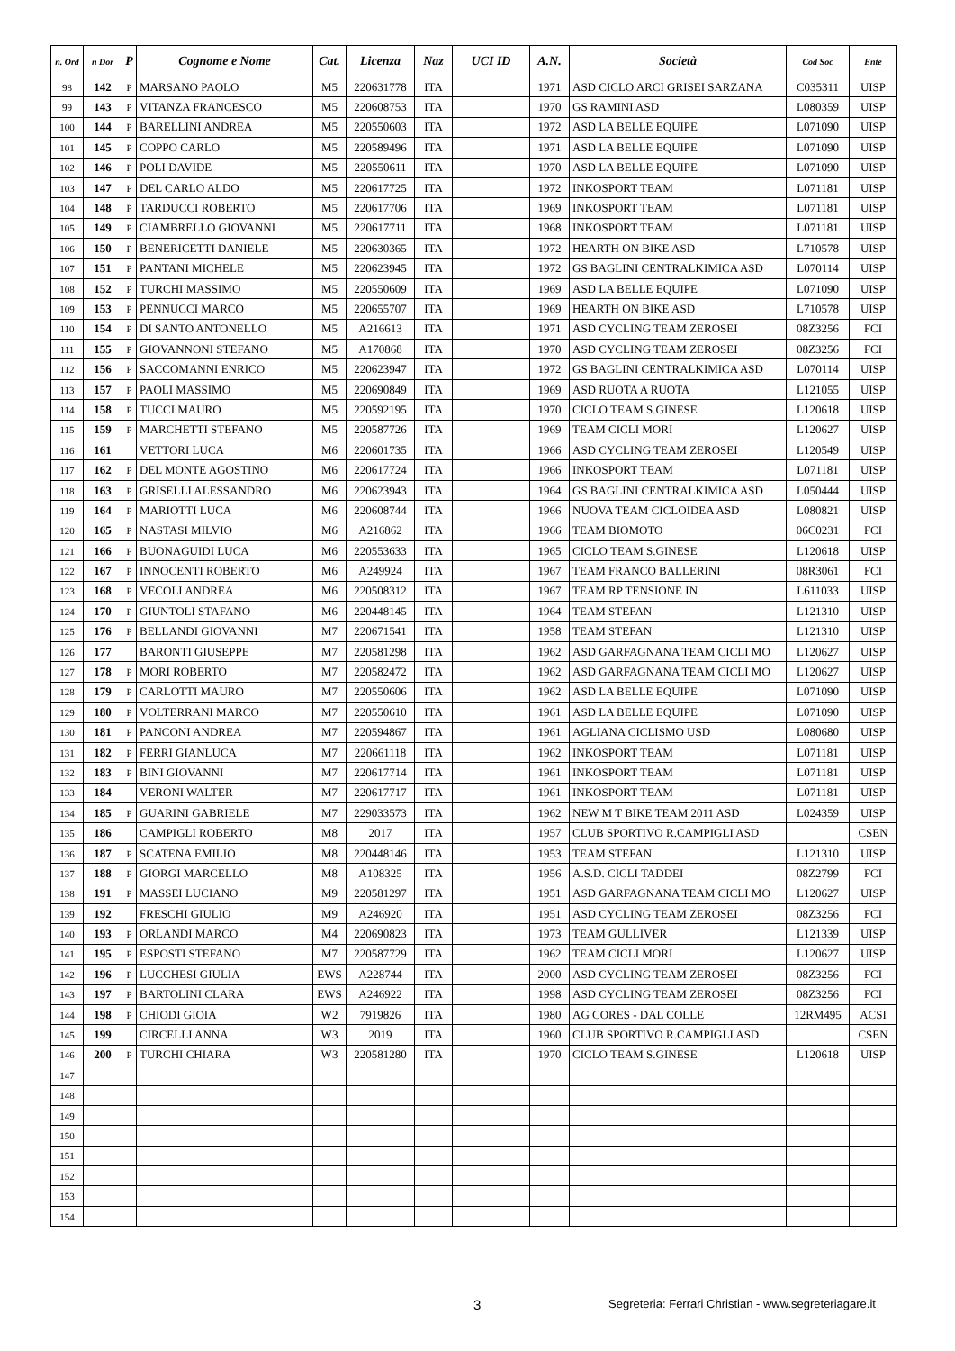| n. Ord | n Dor | P | Cognome e Nome | Cat. | Licenza | Naz | UCI ID | A.N. | Società | Cod Soc | Ente |
| --- | --- | --- | --- | --- | --- | --- | --- | --- | --- | --- | --- |
| 98 | 142 | P | MARSANO PAOLO | M5 | 220631778 | ITA | | 1971 | ASD CICLO ARCI GRISEI SARZANA | C035311 | UISP |
| 99 | 143 | P | VITANZA FRANCESCO | M5 | 220608753 | ITA | | 1970 | GS RAMINI ASD | L080359 | UISP |
| 100 | 144 | P | BARELLINI ANDREA | M5 | 220550603 | ITA | | 1972 | ASD LA BELLE EQUIPE | L071090 | UISP |
| 101 | 145 | P | COPPO CARLO | M5 | 220589496 | ITA | | 1971 | ASD LA BELLE EQUIPE | L071090 | UISP |
| 102 | 146 | P | POLI DAVIDE | M5 | 220550611 | ITA | | 1970 | ASD LA BELLE EQUIPE | L071090 | UISP |
| 103 | 147 | P | DEL CARLO ALDO | M5 | 220617725 | ITA | | 1972 | INKOSPORT TEAM | L071181 | UISP |
| 104 | 148 | P | TARDUCCI ROBERTO | M5 | 220617706 | ITA | | 1969 | INKOSPORT TEAM | L071181 | UISP |
| 105 | 149 | P | CIAMBRELLO GIOVANNI | M5 | 220617711 | ITA | | 1968 | INKOSPORT TEAM | L071181 | UISP |
| 106 | 150 | P | BENERICETTI DANIELE | M5 | 220630365 | ITA | | 1972 | HEARTH ON BIKE ASD | L710578 | UISP |
| 107 | 151 | P | PANTANI MICHELE | M5 | 220623945 | ITA | | 1972 | GS BAGLINI CENTRALKIMICA ASD | L070114 | UISP |
| 108 | 152 | P | TURCHI MASSIMO | M5 | 220550609 | ITA | | 1969 | ASD LA BELLE EQUIPE | L071090 | UISP |
| 109 | 153 | P | PENNUCCI MARCO | M5 | 220655707 | ITA | | 1969 | HEARTH ON BIKE ASD | L710578 | UISP |
| 110 | 154 | P | DI SANTO ANTONELLO | M5 | A216613 | ITA | | 1971 | ASD CYCLING TEAM ZEROSEI | 08Z3256 | FCI |
| 111 | 155 | P | GIOVANNONI STEFANO | M5 | A170868 | ITA | | 1970 | ASD CYCLING TEAM ZEROSEI | 08Z3256 | FCI |
| 112 | 156 | P | SACCOMANNI ENRICO | M5 | 220623947 | ITA | | 1972 | GS BAGLINI CENTRALKIMICA ASD | L070114 | UISP |
| 113 | 157 | P | PAOLI MASSIMO | M5 | 220690849 | ITA | | 1969 | ASD RUOTA A RUOTA | L121055 | UISP |
| 114 | 158 | P | TUCCI MAURO | M5 | 220592195 | ITA | | 1970 | CICLO TEAM S.GINESE | L120618 | UISP |
| 115 | 159 | P | MARCHETTI STEFANO | M5 | 220587726 | ITA | | 1969 | TEAM CICLI MORI | L120627 | UISP |
| 116 | 161 | | VETTORI LUCA | M6 | 220601735 | ITA | | 1966 | ASD CYCLING TEAM ZEROSEI | L120549 | UISP |
| 117 | 162 | P | DEL MONTE AGOSTINO | M6 | 220617724 | ITA | | 1966 | INKOSPORT TEAM | L071181 | UISP |
| 118 | 163 | P | GRISELLI ALESSANDRO | M6 | 220623943 | ITA | | 1964 | GS BAGLINI CENTRALKIMICA ASD | L050444 | UISP |
| 119 | 164 | P | MARIOTTI LUCA | M6 | 220608744 | ITA | | 1966 | NUOVA TEAM CICLOIDEA ASD | L080821 | UISP |
| 120 | 165 | P | NASTASI MILVIO | M6 | A216862 | ITA | | 1966 | TEAM BIOMOTO | 06C0231 | FCI |
| 121 | 166 | P | BUONAGUIDI LUCA | M6 | 220553633 | ITA | | 1965 | CICLO TEAM S.GINESE | L120618 | UISP |
| 122 | 167 | P | INNOCENTI ROBERTO | M6 | A249924 | ITA | | 1967 | TEAM FRANCO BALLERINI | 08R3061 | FCI |
| 123 | 168 | P | VECOLI ANDREA | M6 | 220508312 | ITA | | 1967 | TEAM RP TENSIONE IN | L611033 | UISP |
| 124 | 170 | P | GIUNTOLI STAFANO | M6 | 220448145 | ITA | | 1964 | TEAM STEFAN | L121310 | UISP |
| 125 | 176 | P | BELLANDI GIOVANNI | M7 | 220671541 | ITA | | 1958 | TEAM STEFAN | L121310 | UISP |
| 126 | 177 | | BARONTI GIUSEPPE | M7 | 220581298 | ITA | | 1962 | ASD GARFAGNANA TEAM CICLI MO | L120627 | UISP |
| 127 | 178 | P | MORI ROBERTO | M7 | 220582472 | ITA | | 1962 | ASD GARFAGNANA TEAM CICLI MO | L120627 | UISP |
| 128 | 179 | P | CARLOTTI MAURO | M7 | 220550606 | ITA | | 1962 | ASD LA BELLE EQUIPE | L071090 | UISP |
| 129 | 180 | P | VOLTERRANI MARCO | M7 | 220550610 | ITA | | 1961 | ASD LA BELLE EQUIPE | L071090 | UISP |
| 130 | 181 | P | PANCONI ANDREA | M7 | 220594867 | ITA | | 1961 | AGLIANA CICLISMO USD | L080680 | UISP |
| 131 | 182 | P | FERRI GIANLUCA | M7 | 220661118 | ITA | | 1962 | INKOSPORT TEAM | L071181 | UISP |
| 132 | 183 | P | BINI GIOVANNI | M7 | 220617714 | ITA | | 1961 | INKOSPORT TEAM | L071181 | UISP |
| 133 | 184 | | VERONI WALTER | M7 | 220617717 | ITA | | 1961 | INKOSPORT TEAM | L071181 | UISP |
| 134 | 185 | P | GUARINI GABRIELE | M7 | 229033573 | ITA | | 1962 | NEW M T BIKE TEAM 2011 ASD | L024359 | UISP |
| 135 | 186 | | CAMPIGLI ROBERTO | M8 | 2017 | ITA | | 1957 | CLUB SPORTIVO R.CAMPIGLI ASD | | CSEN |
| 136 | 187 | P | SCATENA EMILIO | M8 | 220448146 | ITA | | 1953 | TEAM STEFAN | L121310 | UISP |
| 137 | 188 | P | GIORGI MARCELLO | M8 | A108325 | ITA | | 1956 | A.S.D. CICLI TADDEI | 08Z2799 | FCI |
| 138 | 191 | P | MASSEI LUCIANO | M9 | 220581297 | ITA | | 1951 | ASD GARFAGNANA TEAM CICLI MO | L120627 | UISP |
| 139 | 192 | | FRESCHI GIULIO | M9 | A246920 | ITA | | 1951 | ASD CYCLING TEAM ZEROSEI | 08Z3256 | FCI |
| 140 | 193 | P | ORLANDI MARCO | M4 | 220690823 | ITA | | 1973 | TEAM GULLIVER | L121339 | UISP |
| 141 | 195 | P | ESPOSTI STEFANO | M7 | 220587729 | ITA | | 1962 | TEAM CICLI MORI | L120627 | UISP |
| 142 | 196 | P | LUCCHESI GIULIA | EWS | A228744 | ITA | | 2000 | ASD CYCLING TEAM ZEROSEI | 08Z3256 | FCI |
| 143 | 197 | P | BARTOLINI CLARA | EWS | A246922 | ITA | | 1998 | ASD CYCLING TEAM ZEROSEI | 08Z3256 | FCI |
| 144 | 198 | P | CHIODI GIOIA | W2 | 7919826 | ITA | | 1980 | AG CORES - DAL COLLE | 12RM495 | ACSI |
| 145 | 199 | | CIRCELLI ANNA | W3 | 2019 | ITA | | 1960 | CLUB SPORTIVO R.CAMPIGLI ASD | | CSEN |
| 146 | 200 | P | TURCHI CHIARA | W3 | 220581280 | ITA | | 1970 | CICLO TEAM S.GINESE | L120618 | UISP |
| 147 | | | | | | | | | | | |
| 148 | | | | | | | | | | | |
| 149 | | | | | | | | | | | |
| 150 | | | | | | | | | | | |
| 151 | | | | | | | | | | | |
| 152 | | | | | | | | | | | |
| 153 | | | | | | | | | | | |
| 154 | | | | | | | | | | | |
3
Segreteria: Ferrari Christian - www.segreteriagare.it